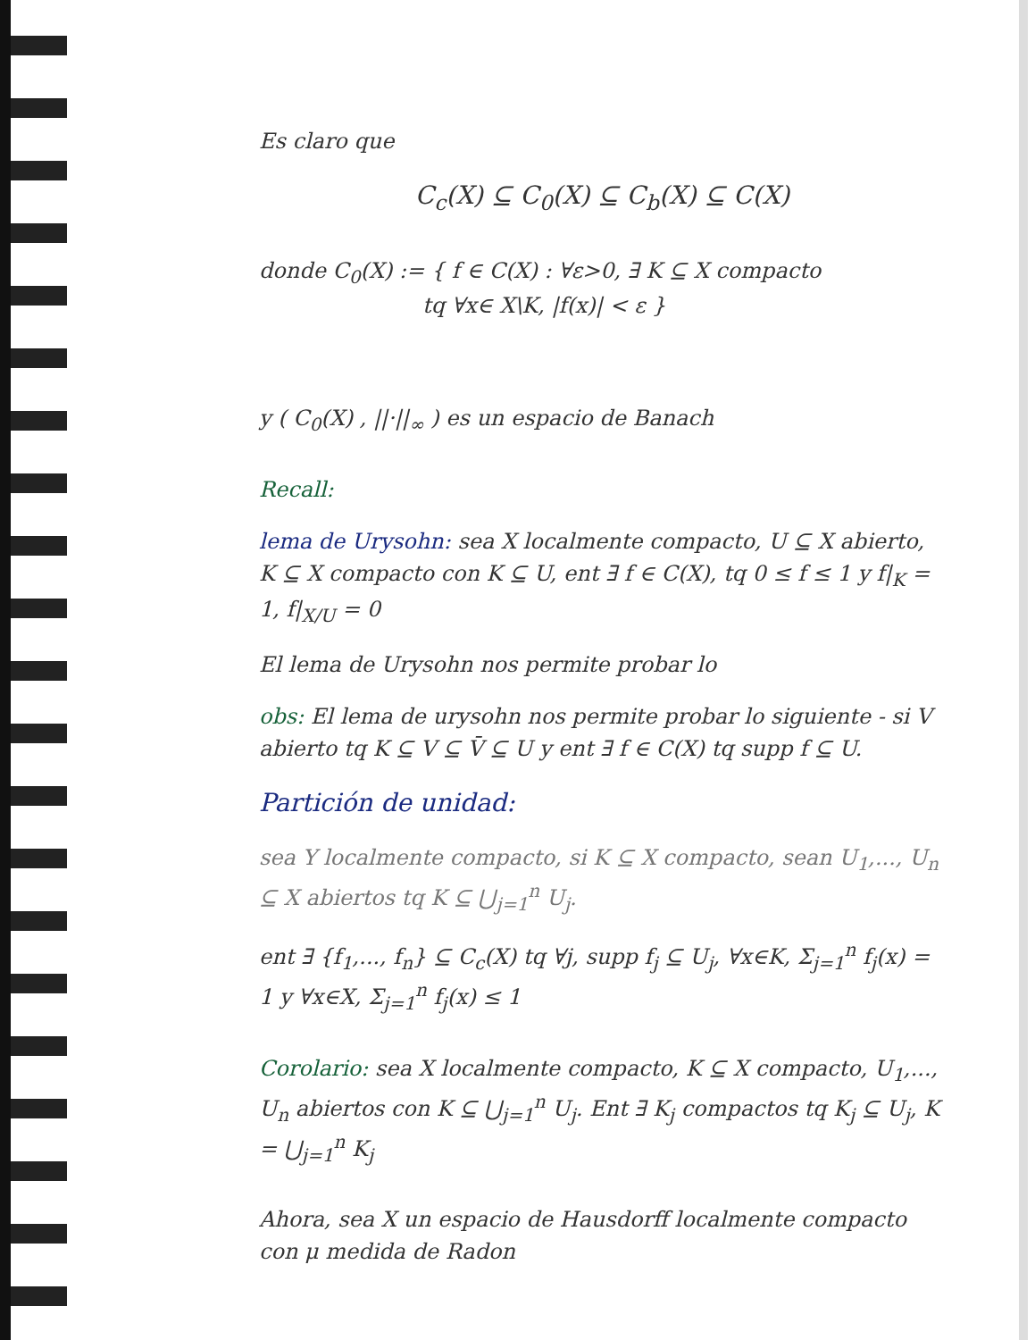Es claro que
C<sub>c</sub>(X) ⊆ C<sub>0</sub>(X) ⊆ C<sub>b</sub>(X) ⊆ C(X)
donde C<sub>0</sub>(X) := { f ∈ C(X) : ∀ε>0, ∃ K ⊆ X compacto
tq ∀x∈ X\K, |f(x)| < ε }
y ( C<sub>0</sub>(X) , ||·||<sub>∞</sub> ) es un espacio de Banach
Recall:
lema de Urysohn: sea X localmente compacto, U ⊆ X abierto, K ⊆ X compacto con K ⊆ U, ent ∃ f ∈ C(X), tq 0 ≤ f ≤ 1 y f|<sub>K</sub> = 1, f|<sub>X/U</sub> = 0
El lema de Urysohn nos permite probar lo
obs: El lema de urysohn nos permite probar lo siguiente - si V abierto tq K ⊆ V ⊆ V̄ ⊆ U y ent ∃ f ∈ C(X) tq supp f ⊆ U.
Partición de unidad:
sea Y localmente compacto, si K ⊆ X compacto, sean U<sub>1</sub>,..., U<sub>n</sub> ⊆ X abiertos tq K ⊆ ⋃<sub>j=1</sub><sup>n</sup> U<sub>j</sub>.
ent ∃ {f<sub>1</sub>,..., f<sub>n</sub>} ⊆ C<sub>c</sub>(X) tq ∀j, supp f<sub>j</sub> ⊆ U<sub>j</sub>, ∀x∈K, Σ<sub>j=1</sub><sup>n</sup> f<sub>j</sub>(x) = 1 y ∀x∈X, Σ<sub>j=1</sub><sup>n</sup> f<sub>j</sub>(x) ≤ 1
Corolario: sea X localmente compacto, K ⊆ X compacto, U<sub>1</sub>,..., U<sub>n</sub> abiertos con K ⊆ ⋃<sub>j=1</sub><sup>n</sup> U<sub>j</sub>. Ent ∃ K<sub>j</sub> compactos tq K<sub>j</sub> ⊆ U<sub>j</sub>, K = ⋃<sub>j=1</sub><sup>n</sup> K<sub>j</sub>
Ahora, sea X un espacio de Hausdorff localmente compacto con μ medida de Radon